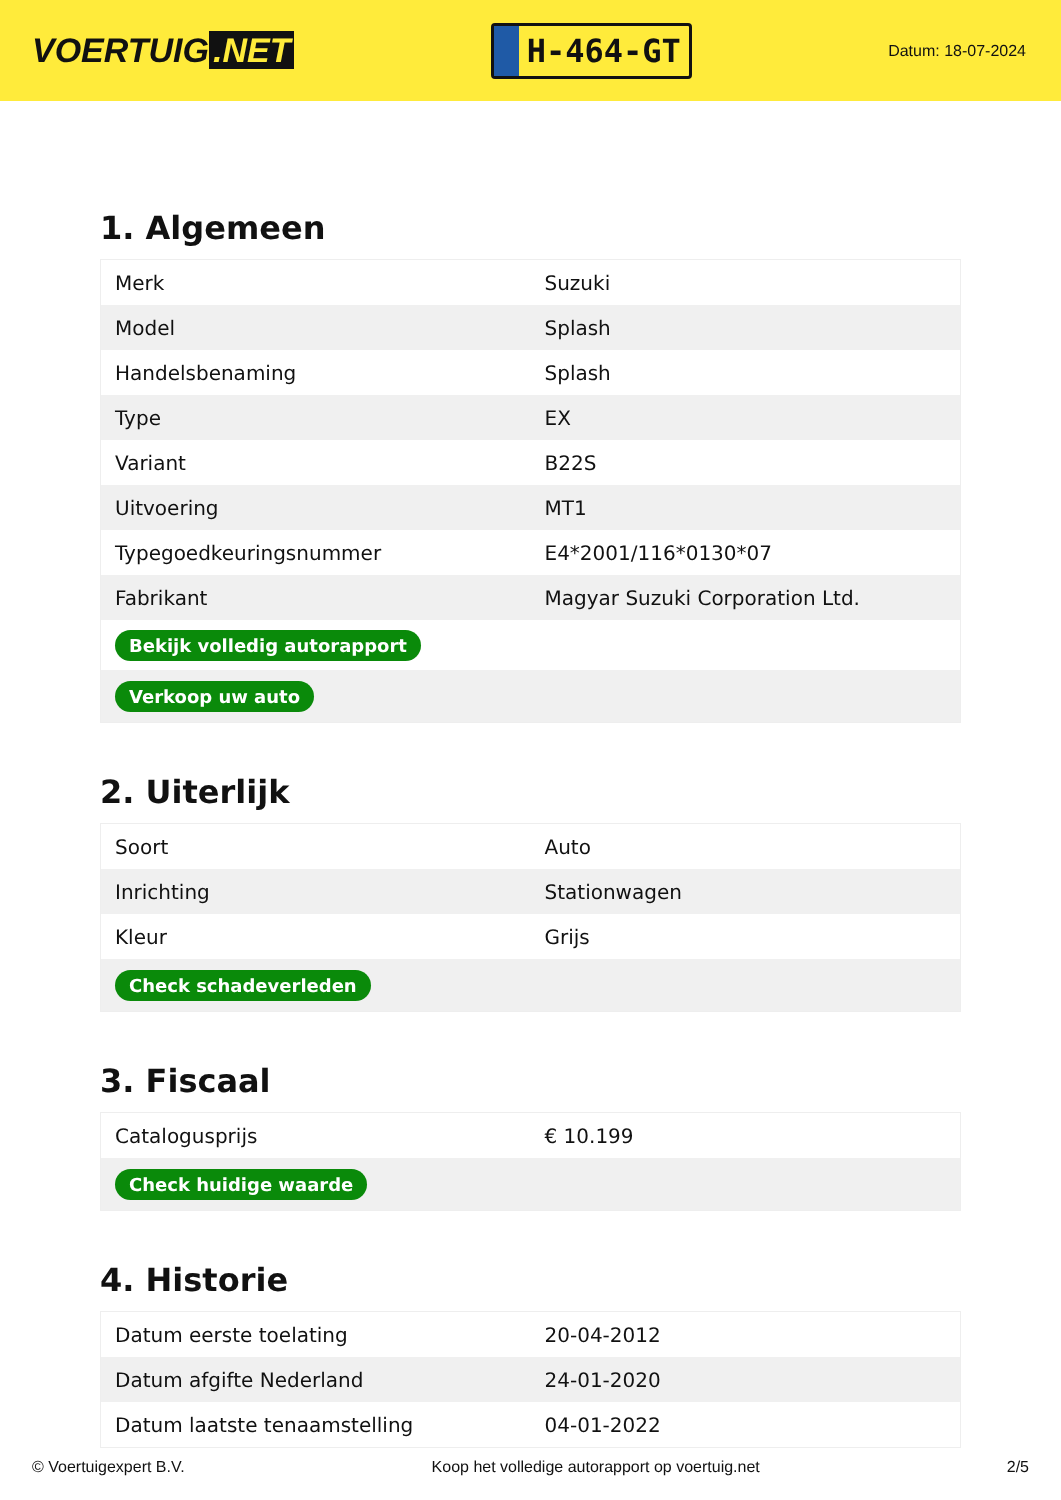VOERTUIG.NET
H-464-GT
Datum: 18-07-2024
1. Algemeen
| Merk | Suzuki |
| Model | Splash |
| Handelsbenaming | Splash |
| Type | EX |
| Variant | B22S |
| Uitvoering | MT1 |
| Typegoedkeuringsnummer | E4*2001/116*0130*07 |
| Fabrikant | Magyar Suzuki Corporation Ltd. |
| Bekijk volledig autorapport | |
| Verkoop uw auto | |
2. Uiterlijk
| Soort | Auto |
| Inrichting | Stationwagen |
| Kleur | Grijs |
| Check schadeverleden | |
3. Fiscaal
| Catalogusprijs | € 10.199 |
| Check huidige waarde | |
4. Historie
| Datum eerste toelating | 20-04-2012 |
| Datum afgifte Nederland | 24-01-2020 |
| Datum laatste tenaamstelling | 04-01-2022 |
© Voertuigexpert B.V. Koop het volledige autorapport op voertuig.net 2/5